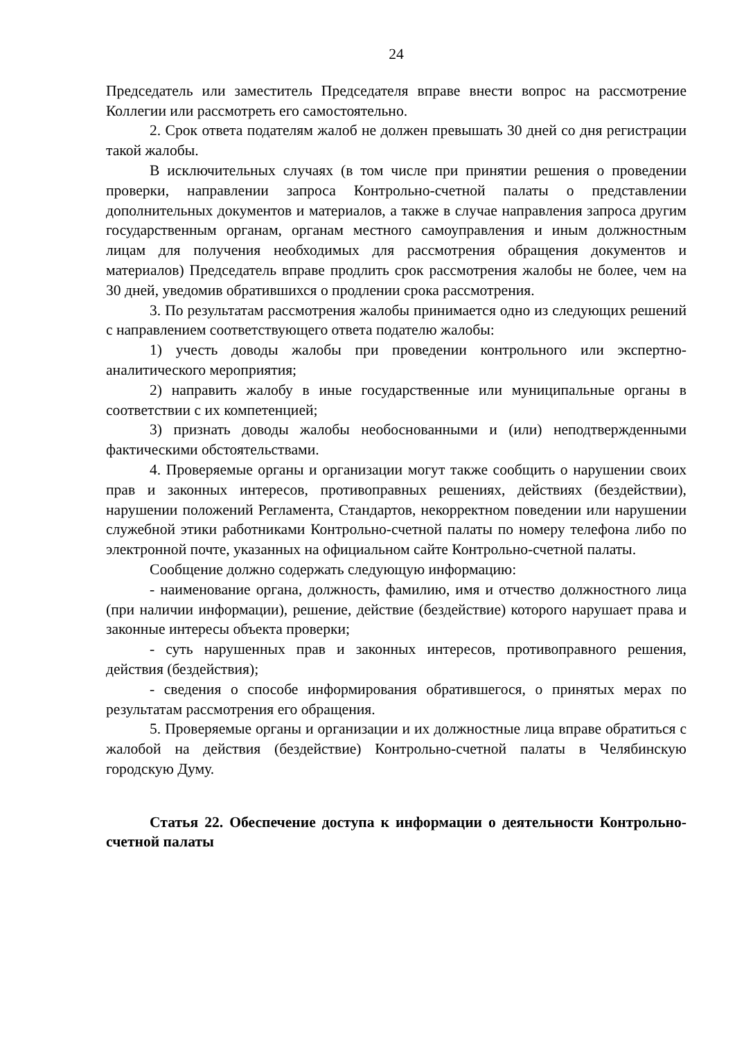24
Председатель или заместитель Председателя вправе внести вопрос на рассмотрение Коллегии или рассмотреть его самостоятельно.
2. Срок ответа подателям жалоб не должен превышать 30 дней со дня регистрации такой жалобы.
В исключительных случаях (в том числе при принятии решения о проведении проверки, направлении запроса Контрольно-счетной палаты о представлении дополнительных документов и материалов, а также в случае направления запроса другим государственным органам, органам местного самоуправления и иным должностным лицам для получения необходимых для рассмотрения обращения документов и материалов) Председатель вправе продлить срок рассмотрения жалобы не более, чем на 30 дней, уведомив обратившихся о продлении срока рассмотрения.
3. По результатам рассмотрения жалобы принимается одно из следующих решений с направлением соответствующего ответа подателю жалобы:
1) учесть доводы жалобы при проведении контрольного или экспертно-аналитического мероприятия;
2) направить жалобу в иные государственные или муниципальные органы в соответствии с их компетенцией;
3) признать доводы жалобы необоснованными и (или) неподтвержденными фактическими обстоятельствами.
4. Проверяемые органы и организации могут также сообщить о нарушении своих прав и законных интересов, противоправных решениях, действиях (бездействии), нарушении положений Регламента, Стандартов, некорректном поведении или нарушении служебной этики работниками Контрольно-счетной палаты по номеру телефона либо по электронной почте, указанных на официальном сайте Контрольно-счетной палаты.
Сообщение должно содержать следующую информацию:
- наименование органа, должность, фамилию, имя и отчество должностного лица (при наличии информации), решение, действие (бездействие) которого нарушает права и законные интересы объекта проверки;
- суть нарушенных прав и законных интересов, противоправного решения, действия (бездействия);
- сведения о способе информирования обратившегося, о принятых мерах по результатам рассмотрения его обращения.
5. Проверяемые органы и организации и их должностные лица вправе обратиться с жалобой на действия (бездействие) Контрольно-счетной палаты в Челябинскую городскую Думу.
Статья 22. Обеспечение доступа к информации о деятельности Контрольно-счетной палаты